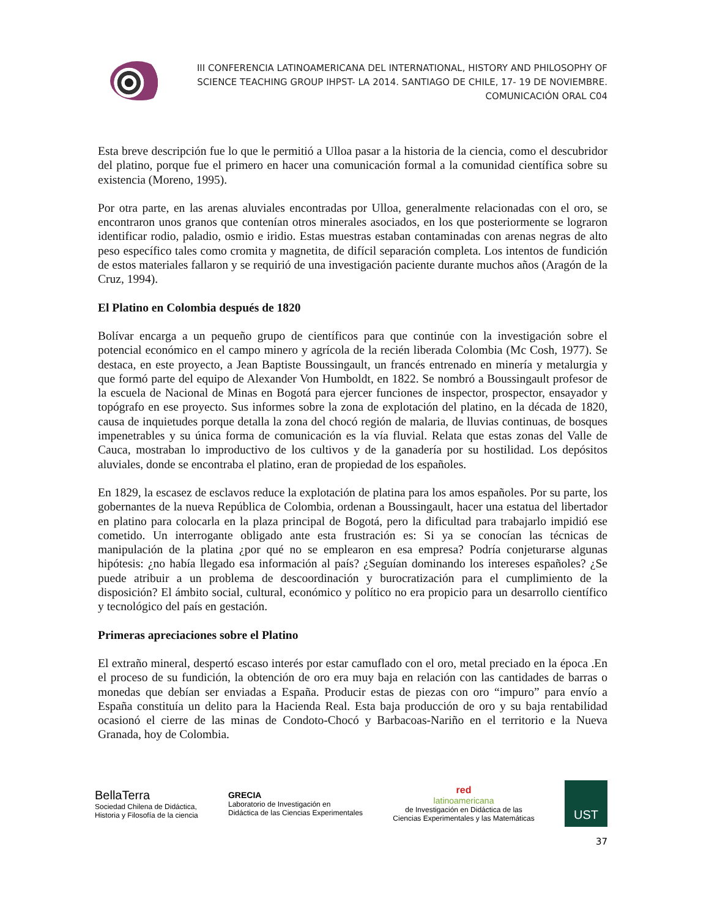III CONFERENCIA LATINOAMERICANA DEL INTERNATIONAL, HISTORY AND PHILOSOPHY OF SCIENCE TEACHING GROUP IHPST- LA 2014. SANTIAGO DE CHILE, 17- 19 DE NOVIEMBRE.
COMUNICACIÓN ORAL C04
Esta breve descripción fue lo que le permitió a Ulloa pasar a la historia de la ciencia, como el descubridor del platino, porque fue el primero en hacer una comunicación formal a la comunidad científica sobre su existencia (Moreno, 1995).
Por otra parte, en las arenas aluviales encontradas por Ulloa, generalmente relacionadas con el oro, se encontraron unos granos que contenían otros minerales asociados, en los que posteriormente se lograron identificar rodio, paladio, osmio e iridio. Estas muestras estaban contaminadas con arenas negras de alto peso específico tales como cromita y magnetita, de difícil separación completa. Los intentos de fundición de estos materiales fallaron y se requirió de una investigación paciente durante muchos años (Aragón de la Cruz, 1994).
El Platino en Colombia después de 1820
Bolívar encarga a un pequeño grupo de científicos para que continúe con la investigación sobre el potencial económico en el campo minero y agrícola de la recién liberada Colombia (Mc Cosh, 1977). Se destaca, en este proyecto, a Jean Baptiste Boussingault, un francés entrenado en minería y metalurgia y que formó parte del equipo de Alexander Von Humboldt, en 1822. Se nombró a Boussingault profesor de la escuela de Nacional de Minas en Bogotá para ejercer funciones de inspector, prospector, ensayador y topógrafo en ese proyecto. Sus informes sobre la zona de explotación del platino, en la década de 1820, causa de inquietudes porque detalla la zona del chocó región de malaria, de lluvias continuas, de bosques impenetrables y su única forma de comunicación es la vía fluvial. Relata que estas zonas del Valle de Cauca, mostraban lo improductivo de los cultivos y de la ganadería por su hostilidad. Los depósitos aluviales, donde se encontraba el platino, eran de propiedad de los españoles.
En 1829, la escasez de esclavos reduce la explotación de platina para los amos españoles. Por su parte, los gobernantes de la nueva República de Colombia, ordenan a Boussingault, hacer una estatua del libertador en platino para colocarla en la plaza principal de Bogotá, pero la dificultad para trabajarlo impidió ese cometido. Un interrogante obligado ante esta frustración es: Si ya se conocían las técnicas de manipulación de la platina ¿por qué no se emplearon en esa empresa? Podría conjeturarse algunas hipótesis: ¿no había llegado esa información al país? ¿Seguían dominando los intereses españoles? ¿Se puede atribuir a un problema de descoordinación y burocratización para el cumplimiento de la disposición? El ámbito social, cultural, económico y político no era propicio para un desarrollo científico y tecnológico del país en gestación.
Primeras apreciaciones sobre el Platino
El extraño mineral, despertó escaso interés por estar camuflado con el oro, metal preciado en la época .En el proceso de su fundición, la obtención de oro era muy baja en relación con las cantidades de barras o monedas que debían ser enviadas a España. Producir estas de piezas con oro “impuro” para envío a España constituía un delito para la Hacienda Real. Esta baja producción de oro y su baja rentabilidad ocasionó el cierre de las minas de Condoto-Chocó y Barbacoas-Nariño en el territorio e la Nueva Granada, hoy de Colombia.
BellaTerra
Sociedad Chilena de Didáctica,
Historia y Filosofía de la ciencia
GRECIA
Laboratorio de Investigación en
Didáctica de las Ciencias Experimentales
red
latinoamericana
de Investigación en Didáctica de las
Ciencias Experimentales y las Matemáticas
UST
37